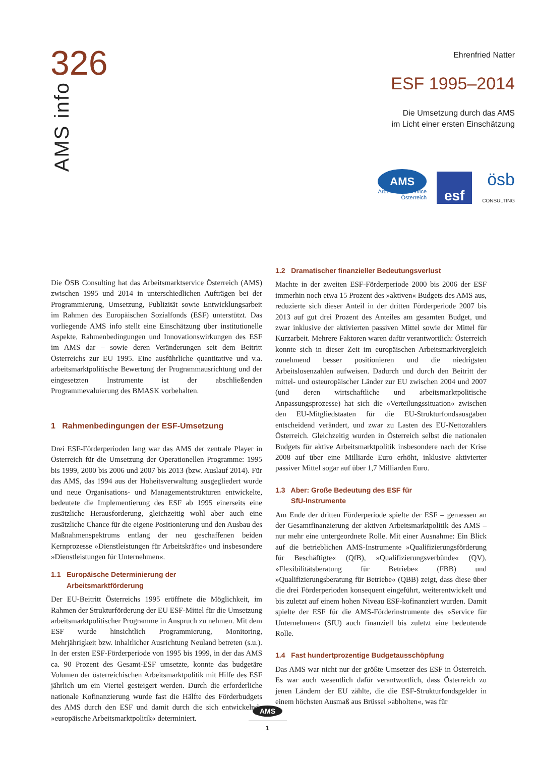326
AMS info
Ehrenfried Natter
ESF 1995–2014
Die Umsetzung durch das AMS
im Licht einer ersten Einschätzung
AMS
Arbeitsmarktservice
Österreich
esf
ösb
CONSULTING
Die ÖSB Consulting hat das Arbeitsmarktservice Österreich (AMS) zwischen 1995 und 2014 in unterschiedlichen Aufträgen bei der Programmierung, Umsetzung, Publizität sowie Entwicklungsarbeit im Rahmen des Europäischen Sozialfonds (ESF) unterstützt. Das vorliegende AMS info stellt eine Einschätzung über institutionelle Aspekte, Rahmenbedingungen und Innovationswirkungen des ESF im AMS dar – sowie deren Veränderungen seit dem Beitritt Österreichs zur EU 1995. Eine ausführliche quantitative und v.a. arbeitsmarktpolitische Bewertung der Programmausrichtung und der eingesetzten Instrumente ist der abschließenden Programmevaluierung des BMASK vorbehalten.
1 Rahmenbedingungen der ESF-Umsetzung
Drei ESF-Förderperioden lang war das AMS der zentrale Player in Österreich für die Umsetzung der Operationellen Programme: 1995 bis 1999, 2000 bis 2006 und 2007 bis 2013 (bzw. Auslauf 2014). Für das AMS, das 1994 aus der Hoheitsverwaltung ausgegliedert wurde und neue Organisations- und Managementstrukturen entwickelte, bedeutete die Implementierung des ESF ab 1995 einerseits eine zusätzliche Herausforderung, gleichzeitig wohl aber auch eine zusätzliche Chance für die eigene Positionierung und den Ausbau des Maßnahmenspektrums entlang der neu geschaffenen beiden Kernprozesse »Dienstleistungen für Arbeitskräfte« und insbesondere »Dienstleistungen für Unternehmen«.
1.1 Europäische Determinierung der
Arbeitsmarktförderung
Der EU-Beitritt Österreichs 1995 eröffnete die Möglichkeit, im Rahmen der Strukturförderung der EU ESF-Mittel für die Umsetzung arbeitsmarktpolitischer Programme in Anspruch zu nehmen. Mit dem ESF wurde hinsichtlich Programmierung, Monitoring, Mehrjährigkeit bzw. inhaltlicher Ausrichtung Neuland betreten (s.u.). In der ersten ESF-Förderperiode von 1995 bis 1999, in der das AMS ca. 90 Prozent des Gesamt-ESF umsetzte, konnte das budgetäre Volumen der österreichischen Arbeitsmarktpolitik mit Hilfe des ESF jährlich um ein Viertel gesteigert werden. Durch die erforderliche nationale Kofinanzierung wurde fast die Hälfte des Förderbudgets des AMS durch den ESF und damit durch die sich entwickelnde »europäische Arbeitsmarktpolitik« determiniert.
1.2 Dramatischer finanzieller Bedeutungsverlust
Machte in der zweiten ESF-Förderperiode 2000 bis 2006 der ESF immerhin noch etwa 15 Prozent des »aktiven« Budgets des AMS aus, reduzierte sich dieser Anteil in der dritten Förderperiode 2007 bis 2013 auf gut drei Prozent des Anteiles am gesamten Budget, und zwar inklusive der aktivierten passiven Mittel sowie der Mittel für Kurzarbeit. Mehrere Faktoren waren dafür verantwortlich: Österreich konnte sich in dieser Zeit im europäischen Arbeitsmarktvergleich zunehmend besser positionieren und die niedrigsten Arbeitslosenzahlen aufweisen. Dadurch und durch den Beitritt der mittel- und osteuropäischer Länder zur EU zwischen 2004 und 2007 (und deren wirtschaftliche und arbeitsmarktpolitische Anpassungsprozesse) hat sich die »Verteilungssituation« zwischen den EU-Mitgliedstaaten für die EU-Strukturfondsausgaben entscheidend verändert, und zwar zu Lasten des EU-Nettozahlers Österreich. Gleichzeitig wurden in Österreich selbst die nationalen Budgets für aktive Arbeitsmarktpolitik insbesondere nach der Krise 2008 auf über eine Milliarde Euro erhöht, inklusive aktivierter passiver Mittel sogar auf über 1,7 Milliarden Euro.
1.3 Aber: Große Bedeutung des ESF für
SfU-Instrumente
Am Ende der dritten Förderperiode spielte der ESF – gemessen an der Gesamtfinanzierung der aktiven Arbeitsmarktpolitik des AMS – nur mehr eine untergeordnete Rolle. Mit einer Ausnahme: Ein Blick auf die betrieblichen AMS-Instrumente »Qualifizierungsförderung für Beschäftigte« (QfB), »Qualifizierungsverbünde« (QV), »Flexibilitätsberatung für Betriebe« (FBB) und »Qualifizierungsberatung für Betriebe« (QBB) zeigt, dass diese über die drei Förderperioden konsequent eingeführt, weiterentwickelt und bis zuletzt auf einem hohen Niveau ESF-kofinanziert wurden. Damit spielte der ESF für die AMS-Förderinstrumente des »Service für Unternehmen« (SfU) auch finanziell bis zuletzt eine bedeutende Rolle.
1.4 Fast hundertprozentige Budgetausschöpfung
Das AMS war nicht nur der größte Umsetzer des ESF in Österreich. Es war auch wesentlich dafür verantwortlich, dass Österreich zu jenen Ländern der EU zählte, die die ESF-Strukturfondsgelder in einem höchsten Ausmaß aus Brüssel »abholten«, was für
AMS
1